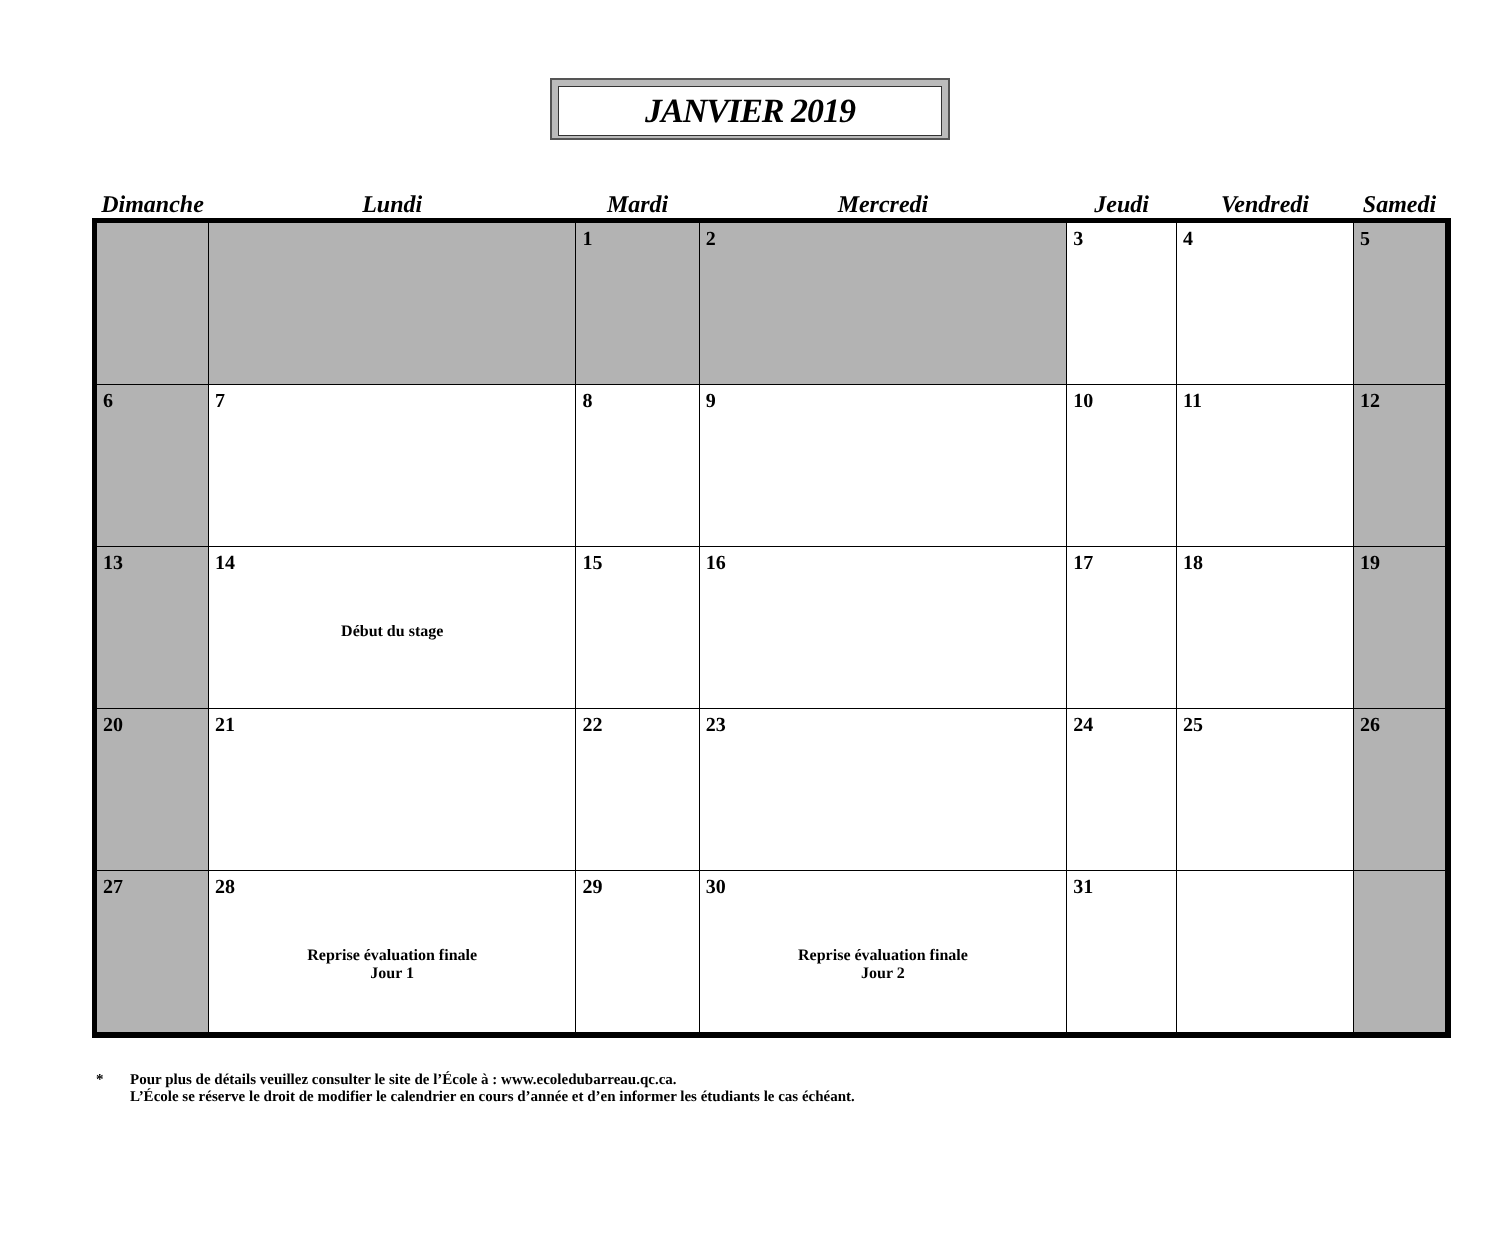JANVIER 2019
| Dimanche | Lundi | Mardi | Mercredi | Jeudi | Vendredi | Samedi |
| --- | --- | --- | --- | --- | --- | --- |
| | | 1 | 2 | 3 | 4 | 5 |
| 6 | 7 | 8 | 9 | 10 | 11 | 12 |
| 13 | 14 Début du stage | 15 | 16 | 17 | 18 | 19 |
| 20 | 21 | 22 | 23 | 24 | 25 | 26 |
| 27 | 28 Reprise évaluation finale Jour 1 | 29 | 30 Reprise évaluation finale Jour 2 | 31 | | |
* Pour plus de détails veuillez consulter le site de l’École à : www.ecoledubarreau.qc.ca.
L’École se réserve le droit de modifier le calendrier en cours d’année et d’en informer les étudiants le cas échéant.